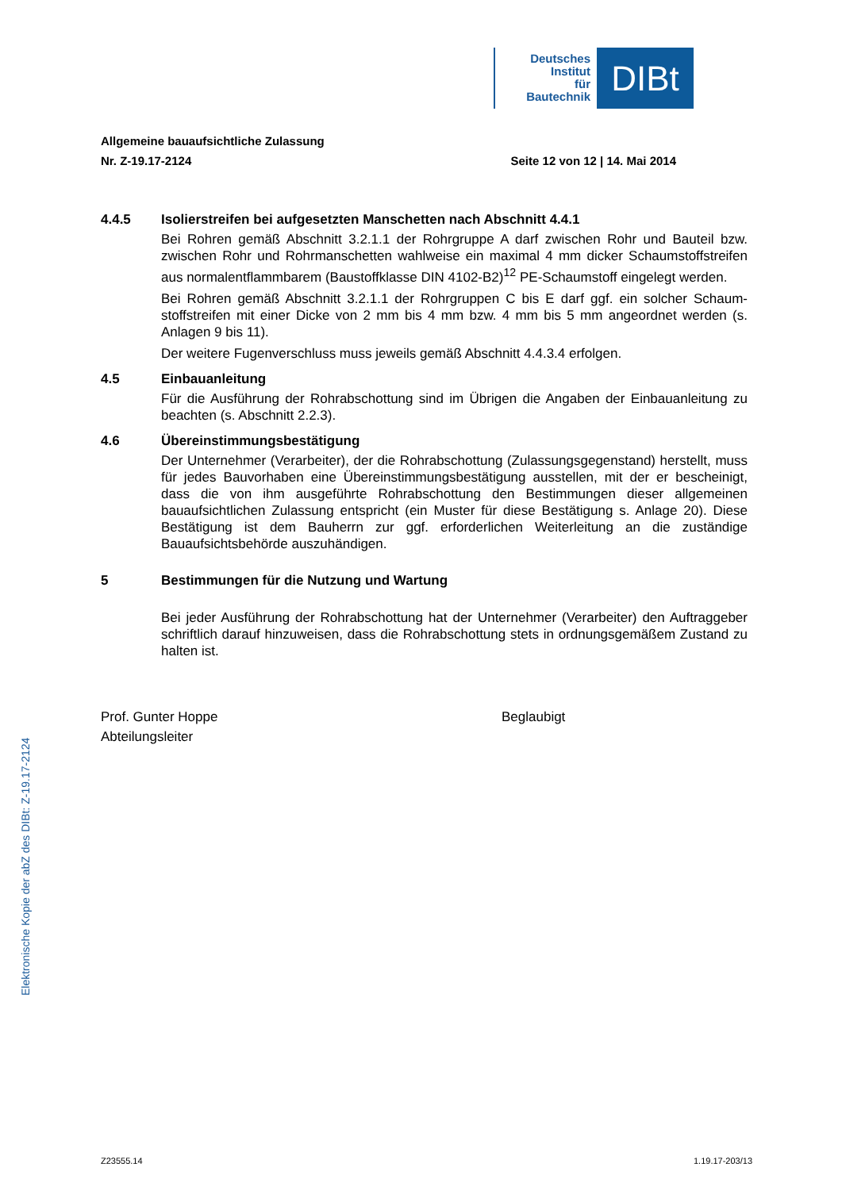Deutsches
Institut
für
Bautechnik
DIBt
Allgemeine bauaufsichtliche Zulassung
Nr. Z-19.17-2124 Seite 12 von 12 | 14. Mai 2014
4.4.5 Isolierstreifen bei aufgesetzten Manschetten nach Abschnitt 4.4.1
Bei Rohren gemäß Abschnitt 3.2.1.1 der Rohrgruppe A darf zwischen Rohr und Bauteil bzw. zwischen Rohr und Rohrmanschetten wahlweise ein maximal 4 mm dicker Schaum­stoffstreifen aus normalentflammbarem (Baustoffklasse DIN 4102-B2)<sup>12</sup> PE-Schaumstoff ein­gelegt werden.
Bei Rohren gemäß Abschnitt 3.2.1.1 der Rohrgruppen C bis E darf ggf. ein solcher Schaum­stoffstreifen mit einer Dicke von 2 mm bis 4 mm bzw. 4 mm bis 5 mm angeordnet werden (s. Anlagen 9 bis 11).
Der weitere Fugenverschluss muss jeweils gemäß Abschnitt 4.4.3.4 erfolgen.
4.5 Einbauanleitung
Für die Ausführung der Rohrabschottung sind im Übrigen die Angaben der Einbauanleitung zu beachten (s. Abschnitt 2.2.3).
4.6 Übereinstimmungsbestätigung
Der Unternehmer (Verarbeiter), der die Rohrabschottung (Zulassungsgegenstand) herstellt, muss für jedes Bauvorhaben eine Übereinstimmungsbestätigung ausstellen, mit der er be­scheinigt, dass die von ihm ausgeführte Rohrabschottung den Bestimmungen dieser allge­meinen bauaufsichtlichen Zulassung entspricht (ein Muster für diese Bestätigung s. Anlage 20). Diese Bestätigung ist dem Bauherrn zur ggf. erforderlichen Weiterleitung an die zuständige Bauaufsichtsbehörde auszuhändigen.
5 Bestimmungen für die Nutzung und Wartung
Bei jeder Ausführung der Rohrabschottung hat der Unternehmer (Verarbeiter) den Auftrag­geber schriftlich darauf hinzuweisen, dass die Rohrabschottung stets in ordnungsgemäßem Zustand zu halten ist.
Prof. Gunter Hoppe
Abteilungsleiter
Beglaubigt
Elektronische Kopie der abZ des DIBt: Z-19.17-2124
Z23555.14 1.19.17-203/13